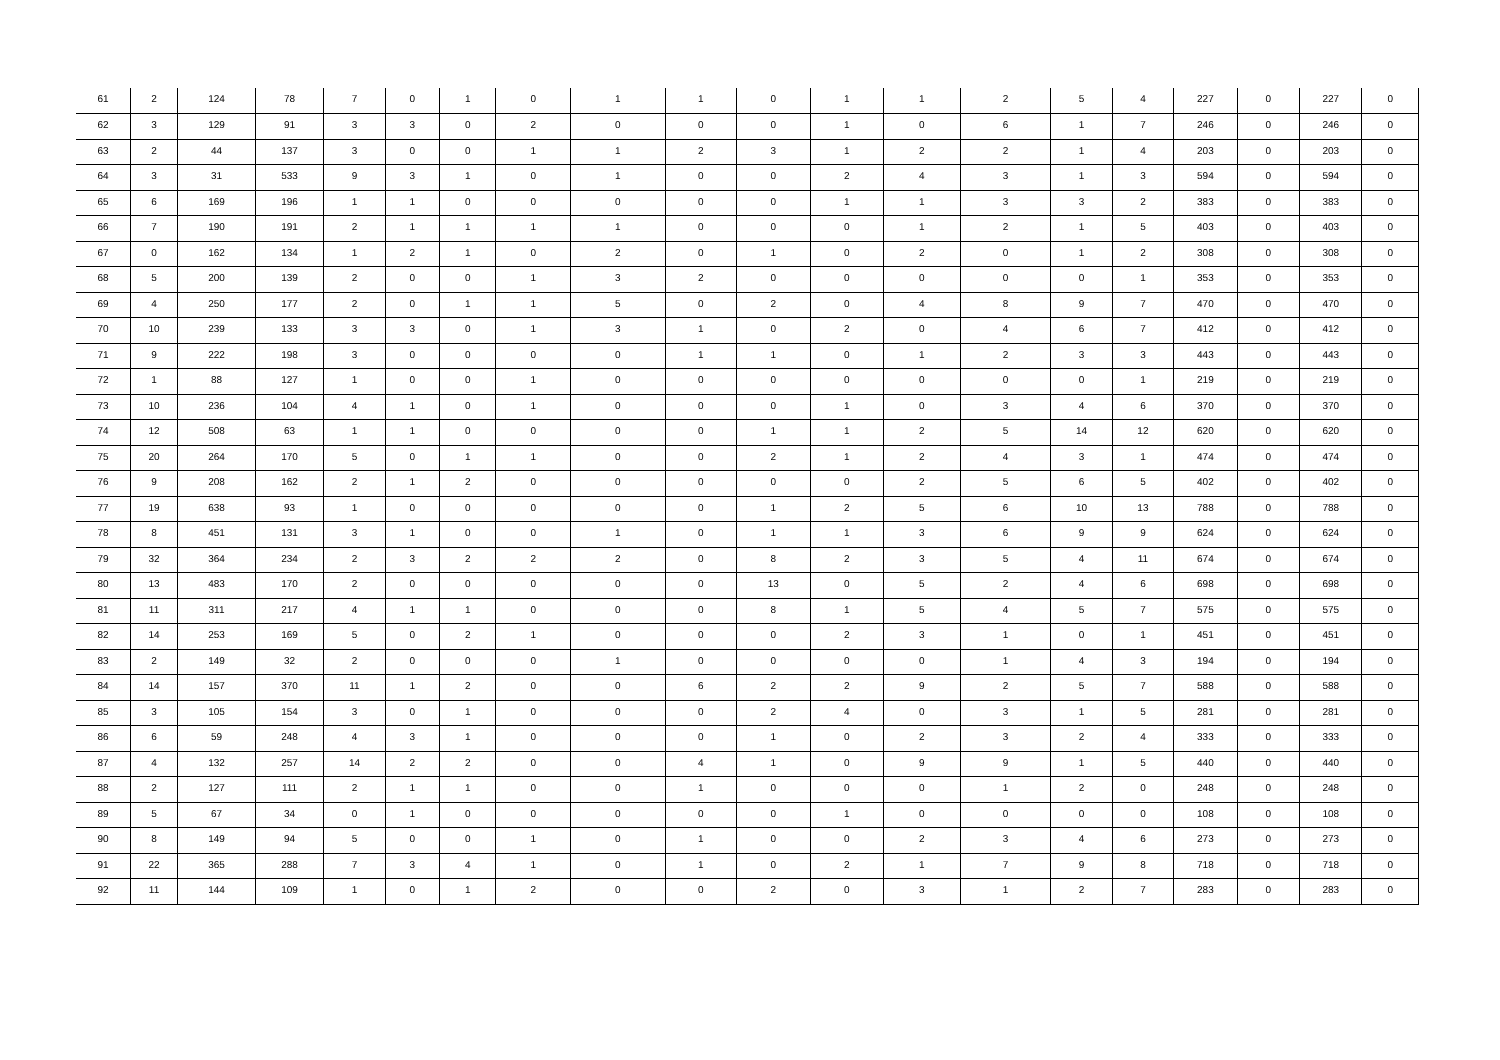| 61 | 2 | 124 | 78 | 7 | 0 | 1 | 0 | 1 | 1 | 0 | 1 | 1 | 2 | 5 | 4 | 227 | 0 | 227 | 0 |
| 62 | 3 | 129 | 91 | 3 | 3 | 0 | 2 | 0 | 0 | 0 | 1 | 0 | 6 | 1 | 7 | 246 | 0 | 246 | 0 |
| 63 | 2 | 44 | 137 | 3 | 0 | 0 | 1 | 1 | 2 | 3 | 1 | 2 | 2 | 1 | 4 | 203 | 0 | 203 | 0 |
| 64 | 3 | 31 | 533 | 9 | 3 | 1 | 0 | 1 | 0 | 0 | 2 | 4 | 3 | 1 | 3 | 594 | 0 | 594 | 0 |
| 65 | 6 | 169 | 196 | 1 | 1 | 0 | 0 | 0 | 0 | 0 | 1 | 1 | 3 | 3 | 2 | 383 | 0 | 383 | 0 |
| 66 | 7 | 190 | 191 | 2 | 1 | 1 | 1 | 1 | 0 | 0 | 0 | 1 | 2 | 1 | 5 | 403 | 0 | 403 | 0 |
| 67 | 0 | 162 | 134 | 1 | 2 | 1 | 0 | 2 | 0 | 1 | 0 | 2 | 0 | 1 | 2 | 308 | 0 | 308 | 0 |
| 68 | 5 | 200 | 139 | 2 | 0 | 0 | 1 | 3 | 2 | 0 | 0 | 0 | 0 | 0 | 1 | 353 | 0 | 353 | 0 |
| 69 | 4 | 250 | 177 | 2 | 0 | 1 | 1 | 5 | 0 | 2 | 0 | 4 | 8 | 9 | 7 | 470 | 0 | 470 | 0 |
| 70 | 10 | 239 | 133 | 3 | 3 | 0 | 1 | 3 | 1 | 0 | 2 | 0 | 4 | 6 | 7 | 412 | 0 | 412 | 0 |
| 71 | 9 | 222 | 198 | 3 | 0 | 0 | 0 | 0 | 1 | 1 | 0 | 1 | 2 | 3 | 3 | 443 | 0 | 443 | 0 |
| 72 | 1 | 88 | 127 | 1 | 0 | 0 | 1 | 0 | 0 | 0 | 0 | 0 | 0 | 0 | 1 | 219 | 0 | 219 | 0 |
| 73 | 10 | 236 | 104 | 4 | 1 | 0 | 1 | 0 | 0 | 0 | 1 | 0 | 3 | 4 | 6 | 370 | 0 | 370 | 0 |
| 74 | 12 | 508 | 63 | 1 | 1 | 0 | 0 | 0 | 0 | 1 | 1 | 2 | 5 | 14 | 12 | 620 | 0 | 620 | 0 |
| 75 | 20 | 264 | 170 | 5 | 0 | 1 | 1 | 0 | 0 | 2 | 1 | 2 | 4 | 3 | 1 | 474 | 0 | 474 | 0 |
| 76 | 9 | 208 | 162 | 2 | 1 | 2 | 0 | 0 | 0 | 0 | 0 | 2 | 5 | 6 | 5 | 402 | 0 | 402 | 0 |
| 77 | 19 | 638 | 93 | 1 | 0 | 0 | 0 | 0 | 0 | 1 | 2 | 5 | 6 | 10 | 13 | 788 | 0 | 788 | 0 |
| 78 | 8 | 451 | 131 | 3 | 1 | 0 | 0 | 1 | 0 | 1 | 1 | 3 | 6 | 9 | 9 | 624 | 0 | 624 | 0 |
| 79 | 32 | 364 | 234 | 2 | 3 | 2 | 2 | 2 | 0 | 8 | 2 | 3 | 5 | 4 | 11 | 674 | 0 | 674 | 0 |
| 80 | 13 | 483 | 170 | 2 | 0 | 0 | 0 | 0 | 0 | 13 | 0 | 5 | 2 | 4 | 6 | 698 | 0 | 698 | 0 |
| 81 | 11 | 311 | 217 | 4 | 1 | 1 | 0 | 0 | 0 | 8 | 1 | 5 | 4 | 5 | 7 | 575 | 0 | 575 | 0 |
| 82 | 14 | 253 | 169 | 5 | 0 | 2 | 1 | 0 | 0 | 0 | 2 | 3 | 1 | 0 | 1 | 451 | 0 | 451 | 0 |
| 83 | 2 | 149 | 32 | 2 | 0 | 0 | 0 | 1 | 0 | 0 | 0 | 0 | 1 | 4 | 3 | 194 | 0 | 194 | 0 |
| 84 | 14 | 157 | 370 | 11 | 1 | 2 | 0 | 0 | 6 | 2 | 2 | 9 | 2 | 5 | 7 | 588 | 0 | 588 | 0 |
| 85 | 3 | 105 | 154 | 3 | 0 | 1 | 0 | 0 | 0 | 2 | 4 | 0 | 3 | 1 | 5 | 281 | 0 | 281 | 0 |
| 86 | 6 | 59 | 248 | 4 | 3 | 1 | 0 | 0 | 0 | 1 | 0 | 2 | 3 | 2 | 4 | 333 | 0 | 333 | 0 |
| 87 | 4 | 132 | 257 | 14 | 2 | 2 | 0 | 0 | 4 | 1 | 0 | 9 | 9 | 1 | 5 | 440 | 0 | 440 | 0 |
| 88 | 2 | 127 | 111 | 2 | 1 | 1 | 0 | 0 | 1 | 0 | 0 | 0 | 1 | 2 | 0 | 248 | 0 | 248 | 0 |
| 89 | 5 | 67 | 34 | 0 | 1 | 0 | 0 | 0 | 0 | 0 | 1 | 0 | 0 | 0 | 0 | 108 | 0 | 108 | 0 |
| 90 | 8 | 149 | 94 | 5 | 0 | 0 | 1 | 0 | 1 | 0 | 0 | 2 | 3 | 4 | 6 | 273 | 0 | 273 | 0 |
| 91 | 22 | 365 | 288 | 7 | 3 | 4 | 1 | 0 | 1 | 0 | 2 | 1 | 7 | 9 | 8 | 718 | 0 | 718 | 0 |
| 92 | 11 | 144 | 109 | 1 | 0 | 1 | 2 | 0 | 0 | 2 | 0 | 3 | 1 | 2 | 7 | 283 | 0 | 283 | 0 |